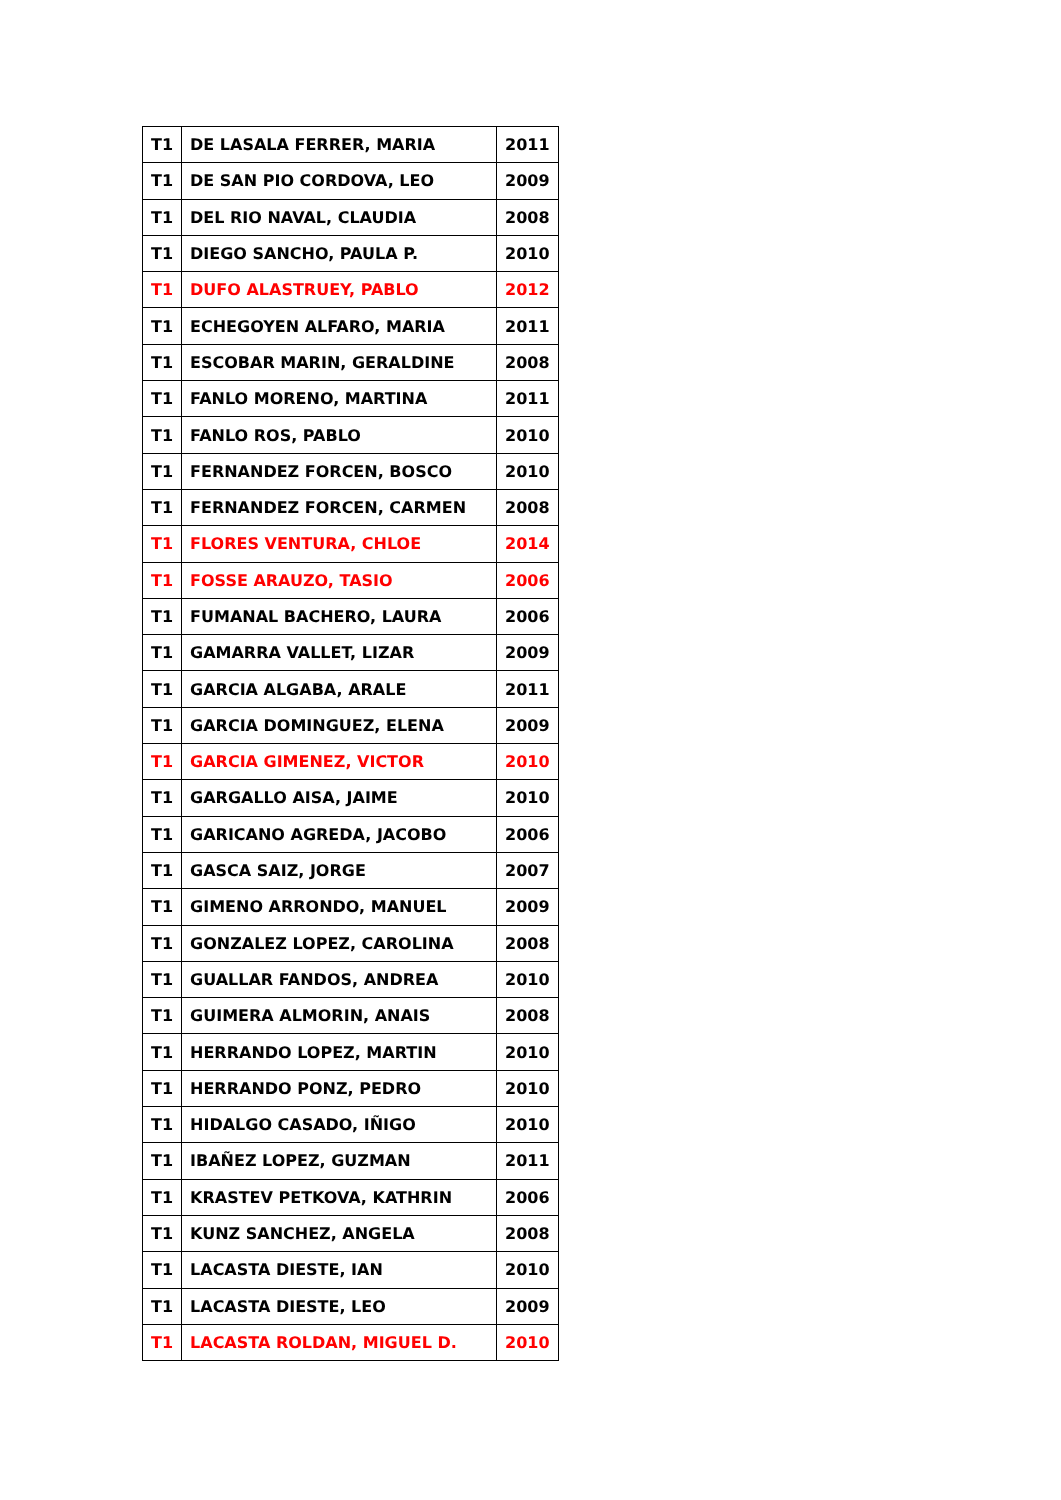| T1 | DE LASALA FERRER, MARIA | 2011 |
| T1 | DE SAN PIO CORDOVA, LEO | 2009 |
| T1 | DEL RIO NAVAL, CLAUDIA | 2008 |
| T1 | DIEGO SANCHO, PAULA P. | 2010 |
| T1 | DUFO ALASTRUEY, PABLO | 2012 |
| T1 | ECHEGOYEN ALFARO, MARIA | 2011 |
| T1 | ESCOBAR MARIN, GERALDINE | 2008 |
| T1 | FANLO MORENO, MARTINA | 2011 |
| T1 | FANLO ROS, PABLO | 2010 |
| T1 | FERNANDEZ FORCEN, BOSCO | 2010 |
| T1 | FERNANDEZ FORCEN, CARMEN | 2008 |
| T1 | FLORES VENTURA, CHLOE | 2014 |
| T1 | FOSSE ARAUZO, TASIO | 2006 |
| T1 | FUMANAL BACHERO, LAURA | 2006 |
| T1 | GAMARRA VALLET, LIZAR | 2009 |
| T1 | GARCIA ALGABA, ARALE | 2011 |
| T1 | GARCIA DOMINGUEZ, ELENA | 2009 |
| T1 | GARCIA GIMENEZ, VICTOR | 2010 |
| T1 | GARGALLO AISA, JAIME | 2010 |
| T1 | GARICANO AGREDA, JACOBO | 2006 |
| T1 | GASCA SAIZ, JORGE | 2007 |
| T1 | GIMENO ARRONDO, MANUEL | 2009 |
| T1 | GONZALEZ LOPEZ, CAROLINA | 2008 |
| T1 | GUALLAR FANDOS, ANDREA | 2010 |
| T1 | GUIMERA ALMORIN, ANAIS | 2008 |
| T1 | HERRANDO LOPEZ, MARTIN | 2010 |
| T1 | HERRANDO PONZ, PEDRO | 2010 |
| T1 | HIDALGO CASADO, IÑIGO | 2010 |
| T1 | IBAÑEZ LOPEZ, GUZMAN | 2011 |
| T1 | KRASTEV PETKOVA, KATHRIN | 2006 |
| T1 | KUNZ SANCHEZ, ANGELA | 2008 |
| T1 | LACASTA DIESTE, IAN | 2010 |
| T1 | LACASTA DIESTE, LEO | 2009 |
| T1 | LACASTA ROLDAN, MIGUEL D. | 2010 |